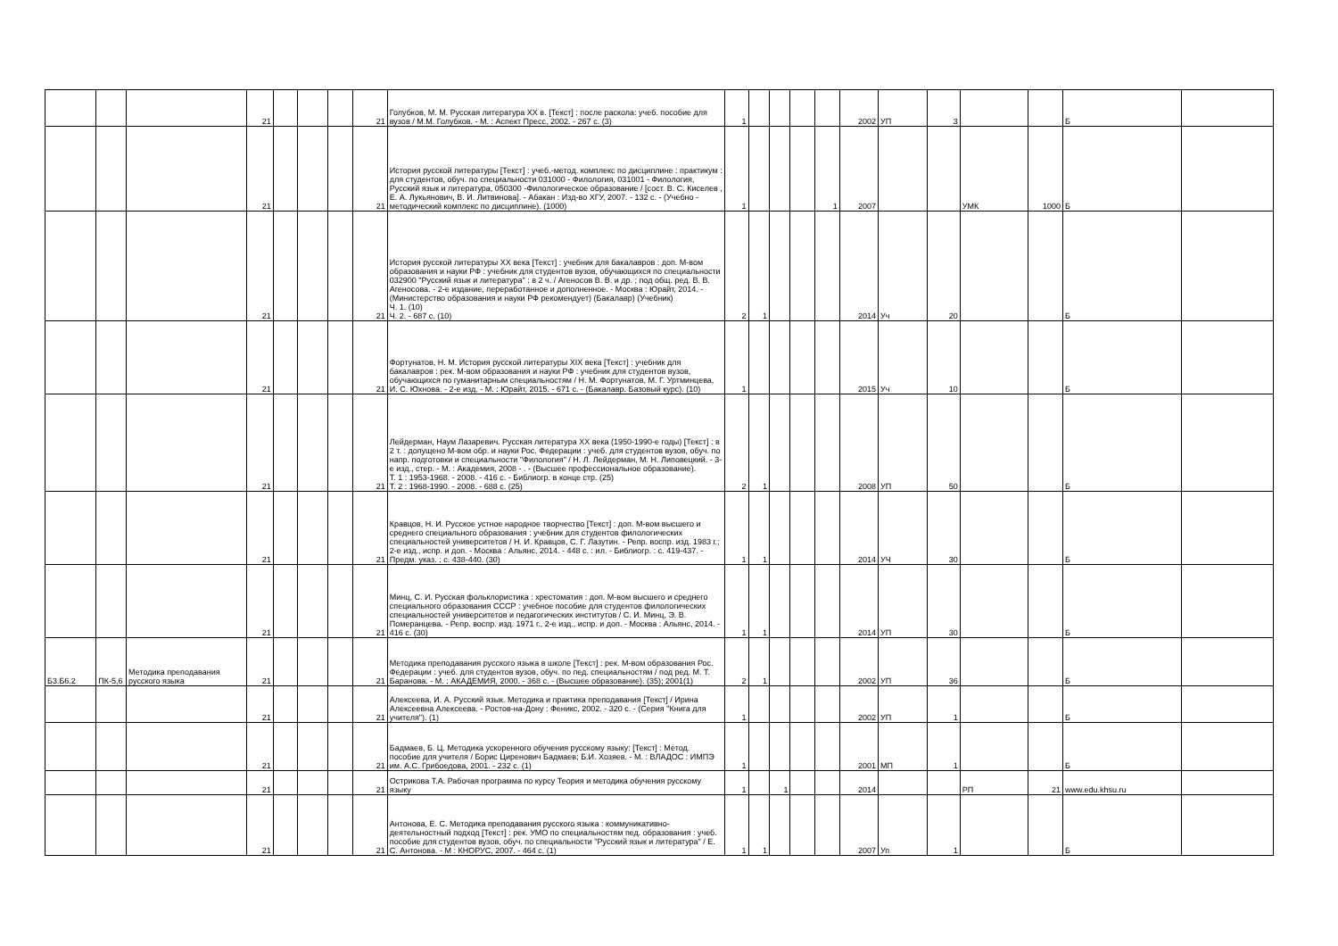| | | | 21 | | | | 21 | Голубков, М. М. Русская литература XX в. [Текст] : после раскола: учеб. пособие для вузов / М.М. Голубков. - М. : Аспект Пресс, 2002. - 267 с. (3) | 1 | | | | | 2002 | УП | 3 | | | Б | |
| | | | 21 | | | | 21 | История русской литературы [Текст] : учеб.-метод. комплекс по дисциплине : практикум : для студентов, обуч. по специальности 031000 - Филология, 031001 - Филология, Русский язык и литература, 050300 -Филологическое образование / [сост. В. С. Киселев , Е. А. Лукьянович, В. И. Литвинова]. - Абакан : Изд-во ХГУ, 2007. - 132 с. - (Учебно - методический комплекс по дисциплине). (1000) | 1 | | | | 1 | 2007 | | | УМК | 1000 | Б | |
| | | | 21 | | | | 21 | История русской литературы XX века [Текст] : учебник для бакалавров : доп. М-вом образования и науки РФ : учебник для студентов вузов, обучающихся по специальности 032900 "Русский язык и литература" : в 2 ч. / Агеносов В. В. и др. ; под общ. ред. В. В. Агеносова. - 2-е издание, переработанное и дополненное. - Москва : Юрайт, 2014. - (Министерство образования и науки РФ рекомендует) (Бакалавр) (Учебник) Ч. 1. (10) Ч. 2. - 687 с. (10) | 2 | 1 | | | | 2014 | Уч | 20 | | | Б | |
| | | | 21 | | | | 21 | Фортунатов, Н. М. История русской литературы XIX века [Текст] : учебник для бакалавров : рек. М-вом образования и науки РФ : учебник для студентов вузов, обучающихся по гуманитарным специальностям / Н. М. Фортунатов, М. Г. Уртминцева, И. С. Юхнова. - 2-е изд. - М. : Юрайт, 2015. - 671 с. - (Бакалавр. Базовый курс). (10) | 1 | | | | | 2015 | Уч | 10 | | | Б | |
| | | | 21 | | | | 21 | Лейдерман, Наум Лазаревич. Русская литература XX века (1950-1990-е годы) [Текст] : в 2 т. : допущено М-вом обр. и науки Рос. Федерации : учеб. для студентов вузов, обуч. по напр. подготовки и специальности "Филология" / Н. Л. Лейдерман, М. Н. Липовецкий. - 3-е изд., стер. - М. : Академия, 2008 - . - (Высшее профессиональное образование). Т. 1 : 1953-1968. - 2008. - 416 с. - Библиогр. в конце стр. (25) Т. 2 : 1968-1990. - 2008. - 688 с. (25) | 2 | 1 | | | | 2008 | УП | 50 | | | Б | |
| | | | 21 | | | | 21 | Кравцов, Н. И. Русское устное народное творчество [Текст] : доп. М-вом высшего и среднего специального образования : учебник для студентов филологических специальностей университетов / Н. И. Кравцов, С. Г. Лазутин. - Репр. воспр. изд. 1983 г.; 2-е изд., испр. и доп. - Москва : Альянс, 2014. - 448 с. : ил. - Библиогр. : с. 419-437. - Предм. указ. : с. 438-440. (30) | 1 | 1 | | | | 2014 | УЧ | 30 | | | Б | |
| | | | 21 | | | | 21 | Минц, С. И. Русская фольклористика : хрестоматия : доп. М-вом высшего и среднего специального образования СССР : учебное пособие для студентов филологических специальностей университетов и педагогических институтов / С. И. Минц, Э. В. Померанцева. - Репр. воспр. изд. 1971 г., 2-е изд., испр. и доп. - Москва : Альянс, 2014. - 416 с. (30) | 1 | 1 | | | | 2014 | УП | 30 | | | Б | |
| Б3.Б6.2 | ПК-5,6 | Методика преподавания русского языка | 21 | | | | 21 | Методика преподавания русского языка в школе [Текст] : рек. М-вом образования Рос. Федерации : учеб. для студентов вузов, обуч. по пед. специальностям / под ред. М. Т. Баранова. - М. : АКАДЕМИЯ, 2000. - 368 с. - (Высшее образование). (35); 2001(1) | 2 | 1 | | | | 2002 | УП | 36 | | | Б | |
| | | | 21 | | | | 21 | Алексеева, И. А. Русский язык. Методика и практика преподавания [Текст] / Ирина Алексеевна Алексеева. - Ростов-на-Дону : Феникс, 2002. - 320 с. - (Серия "Книга для учителя"). (1) | 1 | | | | | 2002 | УП | 1 | | | Б | |
| | | | 21 | | | | 21 | Бадмаев, Б. Ц. Методика ускоренного обучения русскому языку: [Текст] : Метод. пособие для учителя / Борис Циренович Бадмаев; Б.И. Хозяев. - М. : ВЛАДОС : ИМПЭ им. А.С. Грибоедова, 2001. - 232 с. (1) | 1 | | | | | 2001 | МП | 1 | | | Б | |
| | | | 21 | | | | 21 | Острикова Т.А. Рабочая программа по курсу Теория и методика обучения русскому языку | 1 | | 1 | | | 2014 | | | РП | 21 | www.edu.khsu.ru | |
| | | | 21 | | | | 21 | Антонова, Е. С. Методика преподавания русского языка : коммуникативно-деятельностный подход [Текст] : рек. УМО по специальностям пед. образования : учеб. пособие для студентов вузов, обуч. по специальности "Русский язык и литература" / Е. С. Антонова. - М : КНОРУС, 2007. - 464 с. (1) | 1 | 1 | | | | 2007 | Уп | 1 | | | Б | |